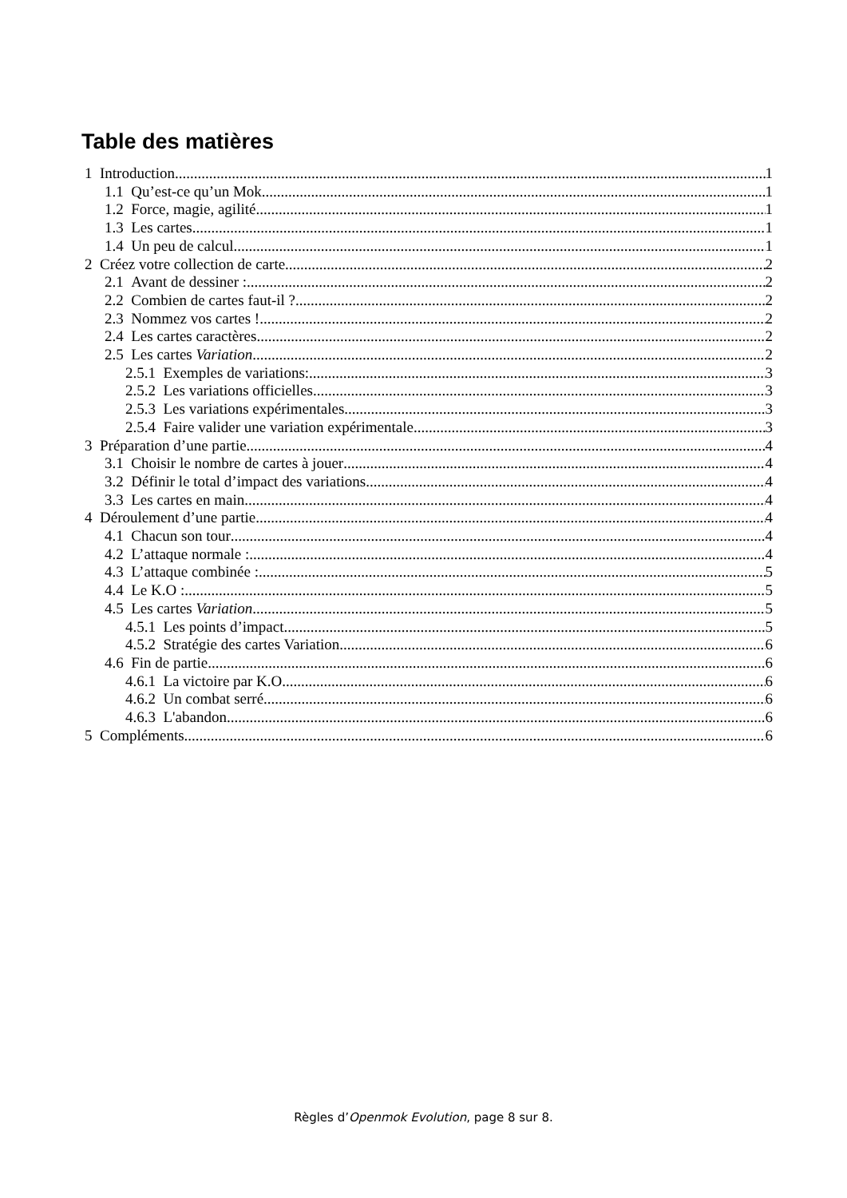Table des matières
1 Introduction 1
1.1 Qu’est-ce qu’un Mok 1
1.2 Force, magie, agilité 1
1.3 Les cartes 1
1.4 Un peu de calcul 1
2 Créez votre collection de carte 2
2.1 Avant de dessiner : 2
2.2 Combien de cartes faut-il ? 2
2.3 Nommez vos cartes ! 2
2.4 Les cartes caractères 2
2.5 Les cartes Variation 2
2.5.1 Exemples de variations: 3
2.5.2 Les variations officielles 3
2.5.3 Les variations expérimentales 3
2.5.4 Faire valider une variation expérimentale 3
3 Préparation d’une partie 4
3.1 Choisir le nombre de cartes à jouer 4
3.2 Définir le total d’impact des variations 4
3.3 Les cartes en main 4
4 Déroulement d’une partie 4
4.1 Chacun son tour 4
4.2 L’attaque normale : 4
4.3 L’attaque combinée : 5
4.4 Le K.O : 5
4.5 Les cartes Variation 5
4.5.1 Les points d’impact 5
4.5.2 Stratégie des cartes Variation 6
4.6 Fin de partie 6
4.6.1 La victoire par K.O 6
4.6.2 Un combat serré 6
4.6.3 L'abandon 6
5 Compléments 6
Règles d’Openmok Evolution, page 8 sur 8.